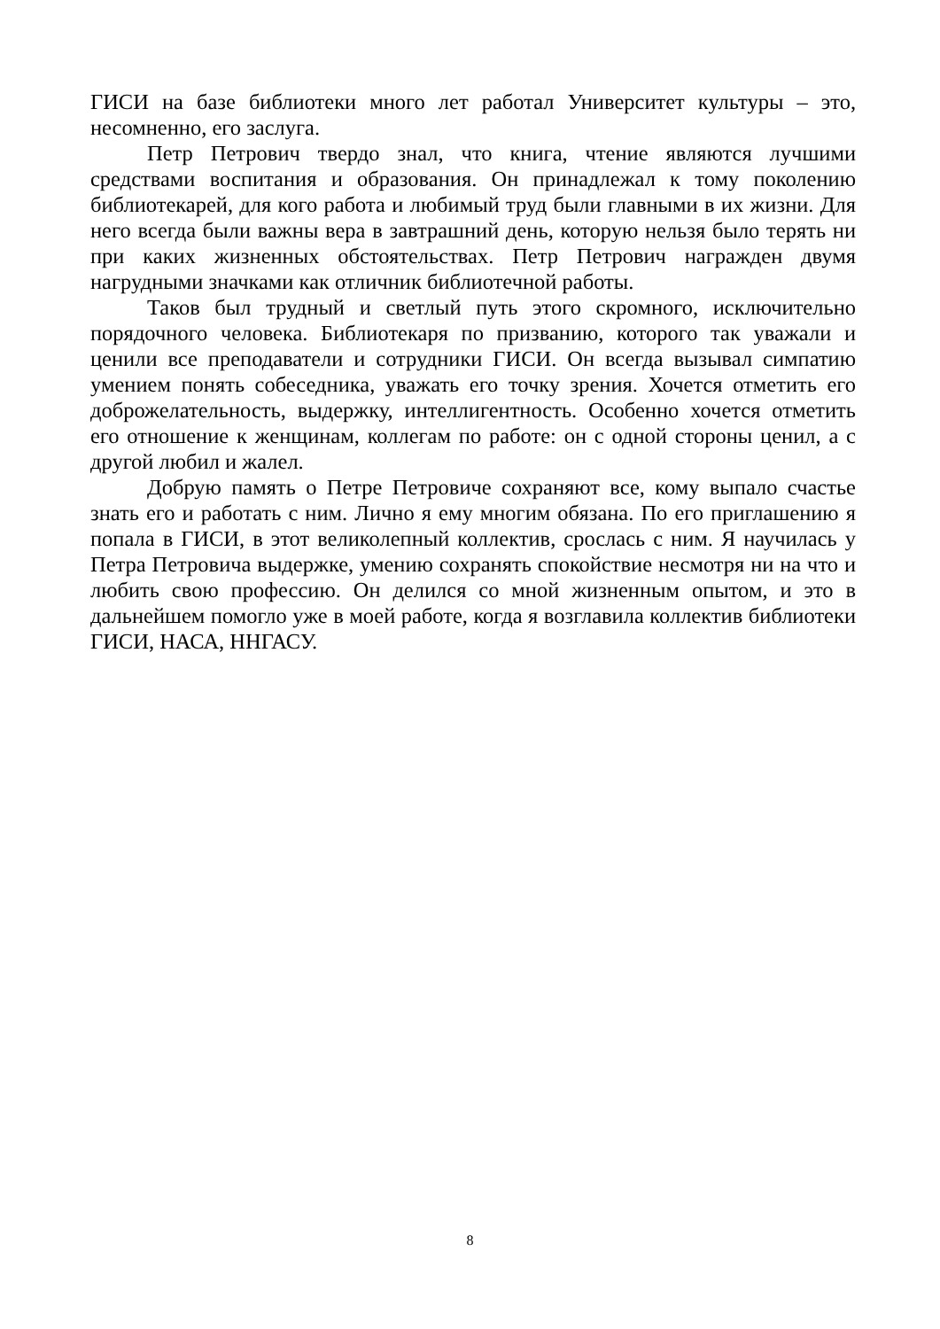ГИСИ на базе библиотеки много лет работал Университет культуры – это, несомненно, его заслуга.
Петр Петрович твердо знал, что книга, чтение являются лучшими средствами воспитания и образования. Он принадлежал к тому поколению библиотекарей, для кого работа и любимый труд были главными в их жизни. Для него всегда были важны вера в завтрашний день, которую нельзя было терять ни при каких жизненных обстоятельствах. Петр Петрович награжден двумя нагрудными значками как отличник библиотечной работы.
Таков был трудный и светлый путь этого скромного, исключительно порядочного человека. Библиотекаря по призванию, которого так уважали и ценили все преподаватели и сотрудники ГИСИ. Он всегда вызывал симпатию умением понять собеседника, уважать его точку зрения. Хочется отметить его доброжелательность, выдержку, интеллигентность. Особенно хочется отметить его отношение к женщинам, коллегам по работе: он с одной стороны ценил, а с другой любил и жалел.
Добрую память о Петре Петровиче сохраняют все, кому выпало счастье знать его и работать с ним. Лично я ему многим обязана. По его приглашению я попала в ГИСИ, в этот великолепный коллектив, срослась с ним. Я научилась у Петра Петровича выдержке, умению сохранять спокойствие несмотря ни на что и любить свою профессию. Он делился со мной жизненным опытом, и это в дальнейшем помогло уже в моей работе, когда я возглавила коллектив библиотеки ГИСИ, НАСА, ННГАСУ.
8